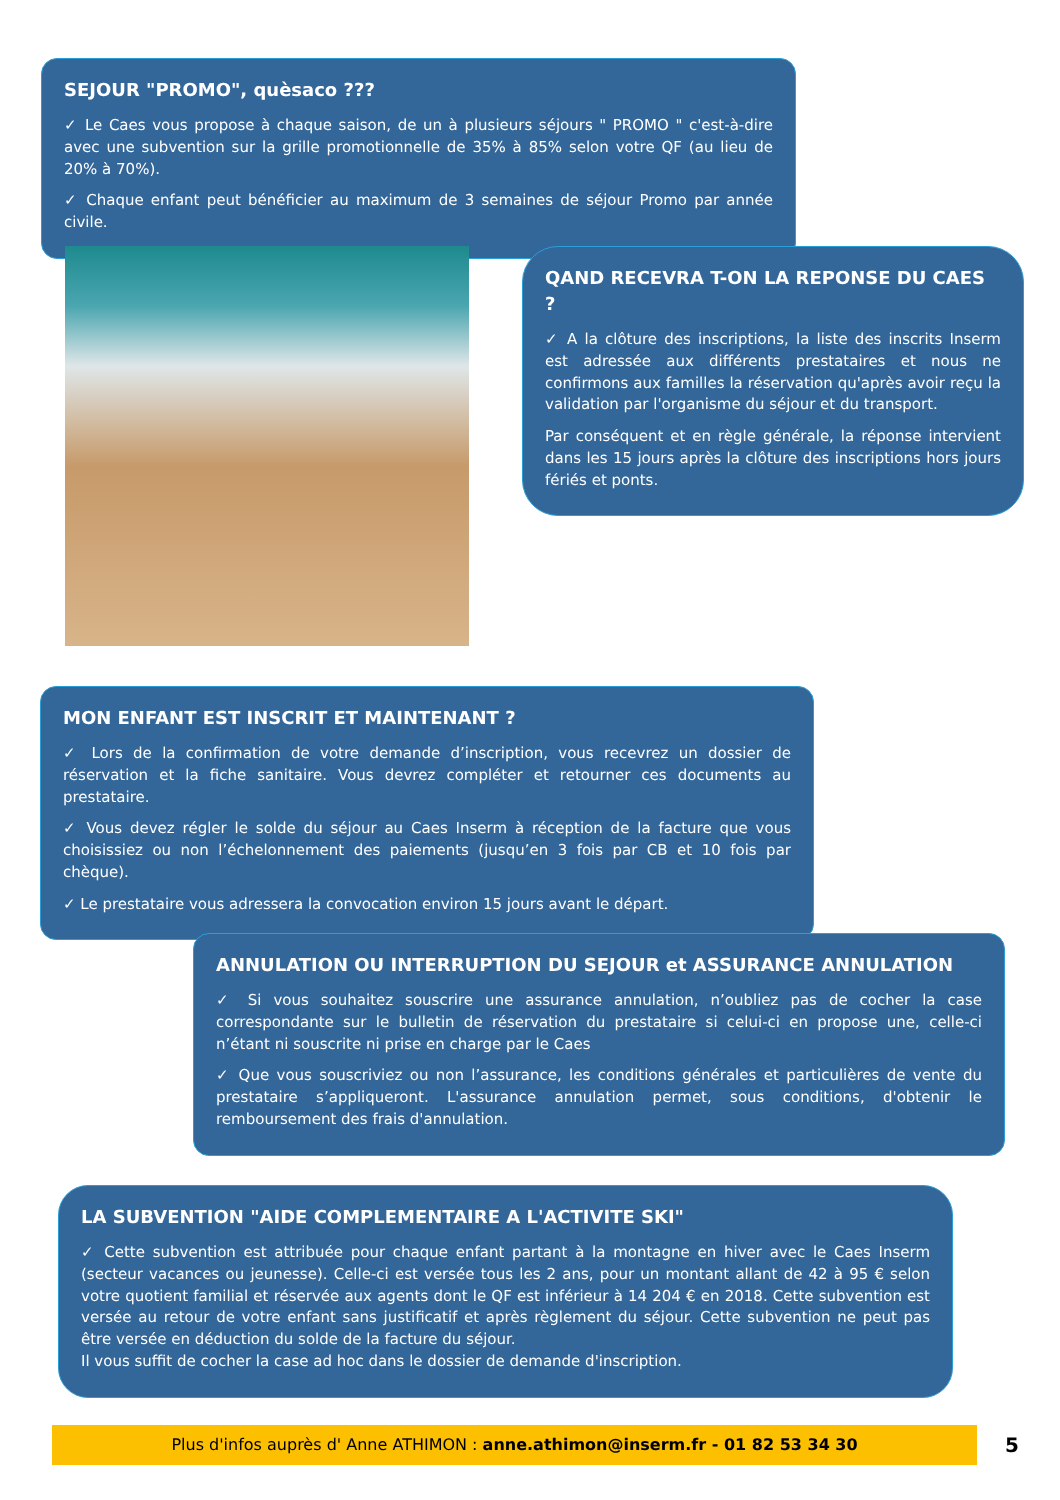SEJOUR "PROMO", quèsaco ???
✓ Le Caes vous propose à chaque saison, de un à plusieurs séjours " PROMO " c'est-à-dire avec une subvention sur la grille promotionnelle de 35% à 85% selon votre QF (au lieu de 20% à 70%).
✓ Chaque enfant peut bénéficier au maximum de 3 semaines de séjour Promo par année civile.
QAND RECEVRA T-ON LA REPONSE DU CAES ?
✓ A la clôture des inscriptions, la liste des inscrits Inserm est adressée aux différents prestataires et nous ne confirmons aux familles la réservation qu'après avoir reçu la validation par l'organisme du séjour et du transport.
Par conséquent et en règle générale, la réponse intervient dans les 15 jours après la clôture des inscriptions hors jours fériés et ponts.
MON ENFANT EST INSCRIT ET MAINTENANT ?
✓ Lors de la confirmation de votre demande d’inscription, vous recevrez un dossier de réservation et la fiche sanitaire. Vous devrez compléter et retourner ces documents au prestataire.
✓ Vous devez régler le solde du séjour au Caes Inserm à réception de la facture que vous choisissiez ou non l’échelonnement des paiements (jusqu’en 3 fois par CB et 10 fois par chèque).
✓ Le prestataire vous adressera la convocation environ 15 jours avant le départ.
ANNULATION OU INTERRUPTION DU SEJOUR et ASSURANCE ANNULATION
✓ Si vous souhaitez souscrire une assurance annulation, n’oubliez pas de cocher la case correspondante sur le bulletin de réservation du prestataire si celui-ci en propose une, celle-ci n’étant ni souscrite ni prise en charge par le Caes
✓ Que vous souscriviez ou non l’assurance, les conditions générales et particulières de vente du prestataire s’appliqueront. L'assurance annulation permet, sous conditions, d'obtenir le remboursement des frais d'annulation.
LA SUBVENTION "AIDE COMPLEMENTAIRE A L'ACTIVITE SKI"
✓ Cette subvention est attribuée pour chaque enfant partant à la montagne en hiver avec le Caes Inserm (secteur vacances ou jeunesse). Celle-ci est versée tous les 2 ans, pour un montant allant de 42 à 95 € selon votre quotient familial et réservée aux agents dont le QF est inférieur à 14 204 € en 2018. Cette subvention est versée au retour de votre enfant sans justificatif et après règlement du séjour. Cette subvention ne peut pas être versée en déduction du solde de la facture du séjour.
Il vous suffit de cocher la case ad hoc dans le dossier de demande d'inscription.
Plus d'infos auprès d' Anne ATHIMON : anne.athimon@inserm.fr - 01 82 53 34 30 5